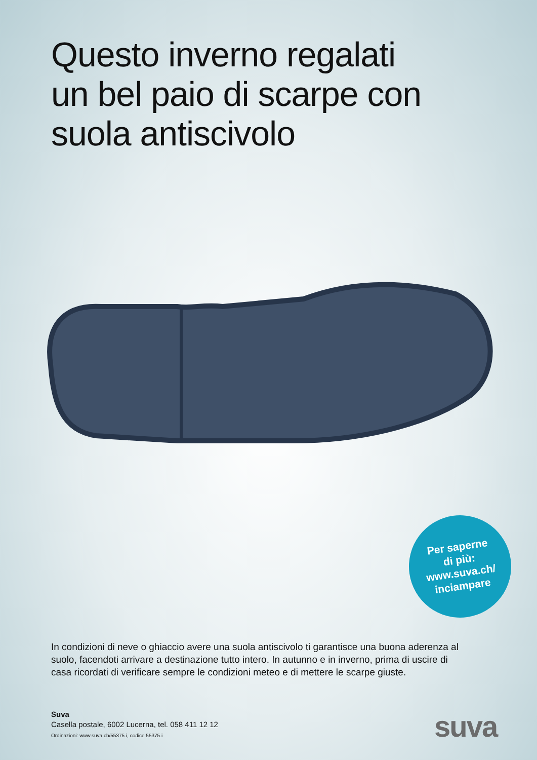Questo inverno regalati
un bel paio di scarpe con
suola antiscivolo
Per saperne
di più:
www.suva.ch/
inciampare
In condizioni di neve o ghiaccio avere una suola antiscivolo ti garantisce una buona aderenza al suolo, facendoti arrivare a destinazione tutto intero. In autunno e in inverno, prima di uscire di casa ricordati di verificare sempre le condizioni meteo e di mettere le scarpe giuste.
Suva
Casella postale, 6002 Lucerna, tel. 058 411 12 12
Ordinazioni: www.suva.ch/55375.i, codice 55375.i
suva